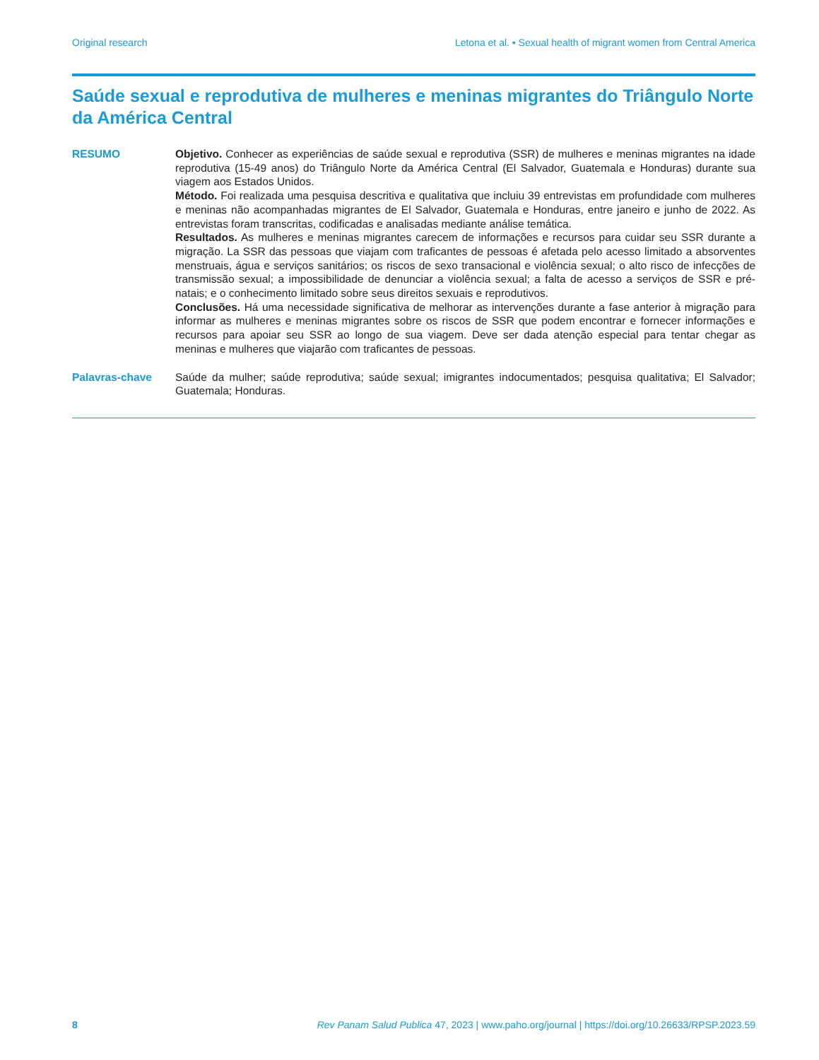Original research Letona et al. • Sexual health of migrant women from Central America
Saúde sexual e reprodutiva de mulheres e meninas migrantes do Triângulo Norte da América Central
RESUMO Objetivo. Conhecer as experiências de saúde sexual e reprodutiva (SSR) de mulheres e meninas migrantes na idade reprodutiva (15-49 anos) do Triângulo Norte da América Central (El Salvador, Guatemala e Honduras) durante sua viagem aos Estados Unidos.
Método. Foi realizada uma pesquisa descritiva e qualitativa que incluiu 39 entrevistas em profundidade com mulheres e meninas não acompanhadas migrantes de El Salvador, Guatemala e Honduras, entre janeiro e junho de 2022. As entrevistas foram transcritas, codificadas e analisadas mediante análise temática.
Resultados. As mulheres e meninas migrantes carecem de informações e recursos para cuidar seu SSR durante a migração. La SSR das pessoas que viajam com traficantes de pessoas é afetada pelo acesso limitado a absorventes menstruais, água e serviços sanitários; os riscos de sexo transacional e violência sexual; o alto risco de infecções de transmissão sexual; a impossibilidade de denunciar a violência sexual; a falta de acesso a serviços de SSR e pré-natais; e o conhecimento limitado sobre seus direitos sexuais e reprodutivos.
Conclusões. Há uma necessidade significativa de melhorar as intervenções durante a fase anterior à migração para informar as mulheres e meninas migrantes sobre os riscos de SSR que podem encontrar e fornecer informações e recursos para apoiar seu SSR ao longo de sua viagem. Deve ser dada atenção especial para tentar chegar as meninas e mulheres que viajarão com traficantes de pessoas.
Palavras-chave Saúde da mulher; saúde reprodutiva; saúde sexual; imigrantes indocumentados; pesquisa qualitativa; El Salvador; Guatemala; Honduras.
8 Rev Panam Salud Publica 47, 2023 | www.paho.org/journal | https://doi.org/10.26633/RPSP.2023.59